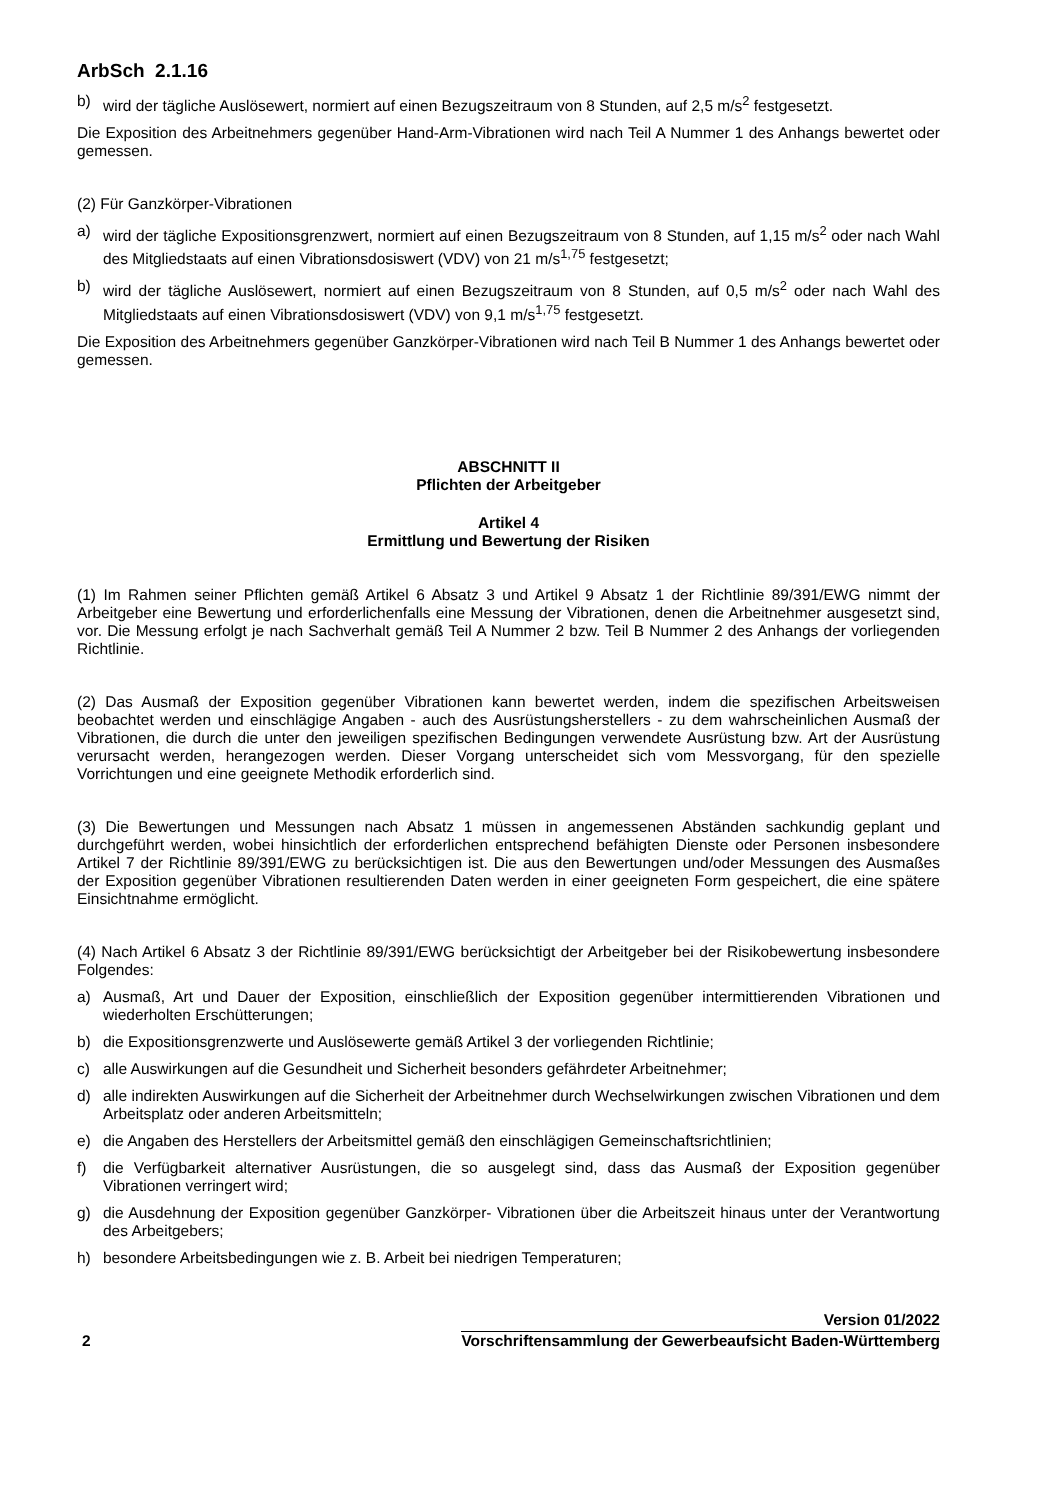ArbSch 2.1.16
b) wird der tägliche Auslösewert, normiert auf einen Bezugszeitraum von 8 Stunden, auf 2,5 m/s<sup>2</sup> festgesetzt.
Die Exposition des Arbeitnehmers gegenüber Hand-Arm-Vibrationen wird nach Teil A Nummer 1 des Anhangs bewertet oder gemessen.
(2) Für Ganzkörper-Vibrationen
a) wird der tägliche Expositionsgrenzwert, normiert auf einen Bezugszeitraum von 8 Stunden, auf 1,15 m/s<sup>2</sup> oder nach Wahl des Mitgliedstaats auf einen Vibrationsdosiswert (VDV) von 21 m/s<sup>1,75</sup> festgesetzt;
b) wird der tägliche Auslösewert, normiert auf einen Bezugszeitraum von 8 Stunden, auf 0,5 m/s<sup>2</sup> oder nach Wahl des Mitgliedstaats auf einen Vibrationsdosiswert (VDV) von 9,1 m/s<sup>1,75</sup> festgesetzt.
Die Exposition des Arbeitnehmers gegenüber Ganzkörper-Vibrationen wird nach Teil B Nummer 1 des Anhangs bewertet oder gemessen.
ABSCHNITT II
Pflichten der Arbeitgeber
Artikel 4
Ermittlung und Bewertung der Risiken
(1) Im Rahmen seiner Pflichten gemäß Artikel 6 Absatz 3 und Artikel 9 Absatz 1 der Richtlinie 89/391/EWG nimmt der Arbeitgeber eine Bewertung und erforderlichenfalls eine Messung der Vibrationen, denen die Arbeitnehmer ausgesetzt sind, vor. Die Messung erfolgt je nach Sachverhalt gemäß Teil A Nummer 2 bzw. Teil B Nummer 2 des Anhangs der vorliegenden Richtlinie.
(2) Das Ausmaß der Exposition gegenüber Vibrationen kann bewertet werden, indem die spezifischen Arbeitsweisen beobachtet werden und einschlägige Angaben - auch des Ausrüstungsherstellers - zu dem wahrscheinlichen Ausmaß der Vibrationen, die durch die unter den jeweiligen spezifischen Bedingungen verwendete Ausrüstung bzw. Art der Ausrüstung verursacht werden, herangezogen werden. Dieser Vorgang unterscheidet sich vom Messvorgang, für den spezielle Vorrichtungen und eine geeignete Methodik erforderlich sind.
(3) Die Bewertungen und Messungen nach Absatz 1 müssen in angemessenen Abständen sachkundig geplant und durchgeführt werden, wobei hinsichtlich der erforderlichen entsprechend befähigten Dienste oder Personen insbesondere Artikel 7 der Richtlinie 89/391/EWG zu berücksichtigen ist. Die aus den Bewertungen und/oder Messungen des Ausmaßes der Exposition gegenüber Vibrationen resultierenden Daten werden in einer geeigneten Form gespeichert, die eine spätere Einsichtnahme ermöglicht.
(4) Nach Artikel 6 Absatz 3 der Richtlinie 89/391/EWG berücksichtigt der Arbeitgeber bei der Risikobewertung insbesondere Folgendes:
a) Ausmaß, Art und Dauer der Exposition, einschließlich der Exposition gegenüber intermittierenden Vibrationen und wiederholten Erschütterungen;
b) die Expositionsgrenzwerte und Auslösewerte gemäß Artikel 3 der vorliegenden Richtlinie;
c) alle Auswirkungen auf die Gesundheit und Sicherheit besonders gefährdeter Arbeitnehmer;
d) alle indirekten Auswirkungen auf die Sicherheit der Arbeitnehmer durch Wechselwirkungen zwischen Vibrationen und dem Arbeitsplatz oder anderen Arbeitsmitteln;
e) die Angaben des Herstellers der Arbeitsmittel gemäß den einschlägigen Gemeinschaftsrichtlinien;
f) die Verfügbarkeit alternativer Ausrüstungen, die so ausgelegt sind, dass das Ausmaß der Exposition gegenüber Vibrationen verringert wird;
g) die Ausdehnung der Exposition gegenüber Ganzkörper- Vibrationen über die Arbeitszeit hinaus unter der Verantwortung des Arbeitgebers;
h) besondere Arbeitsbedingungen wie z. B. Arbeit bei niedrigen Temperaturen;
2
Version 01/2022
Vorschriftensammlung der Gewerbeaufsicht Baden-Württemberg